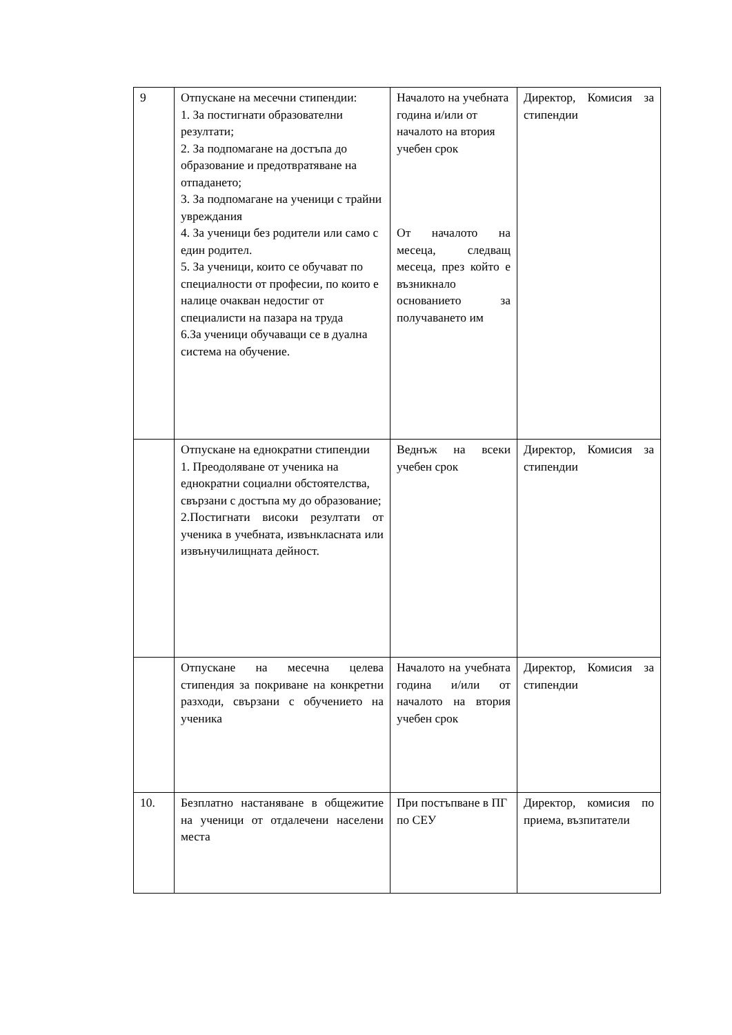| 9 | Отпускане на месечни стипендии: 1. За постигнати образователни резултати; 2. За подпомагане на достъпа до образование и предотвратяване на отпадането; 3. За подпомагане на ученици с трайни увреждания 4. За ученици без родители или само с един родител. 5. За ученици, които се обучават по специалности от професии, по които е налице очакван недостиг от специалисти на пазара на труда 6.За ученици обучаващи се в дуална система на обучение. | Началото на учебната година и/или от началото на втория учебен срок От началото на месеца, следващ месеца, през който е възникнало основанието за получаването им | Директор, Комисия за стипендии |
| | Отпускане на еднократни стипендии 1. Преодоляване от ученика на еднократни социални обстоятелства, свързани с достъпа му до образование; 2.Постигнати високи резултати от ученика в учебната, извънкласната или извънучилищната дейност. | Веднъж на всеки учебен срок | Директор, Комисия за стипендии |
| | Отпускане на месечна целева стипендия за покриване на конкретни разходи, свързани с обучението на ученика | Началото на учебната година и/или от началото на втория учебен срок | Директор, Комисия за стипендии |
| 10. | Безплатно настаняване в общежитие на ученици от отдалечени населени места | При постъпване в ПГ по СЕУ | Директор, комисия по приема, възпитатели |